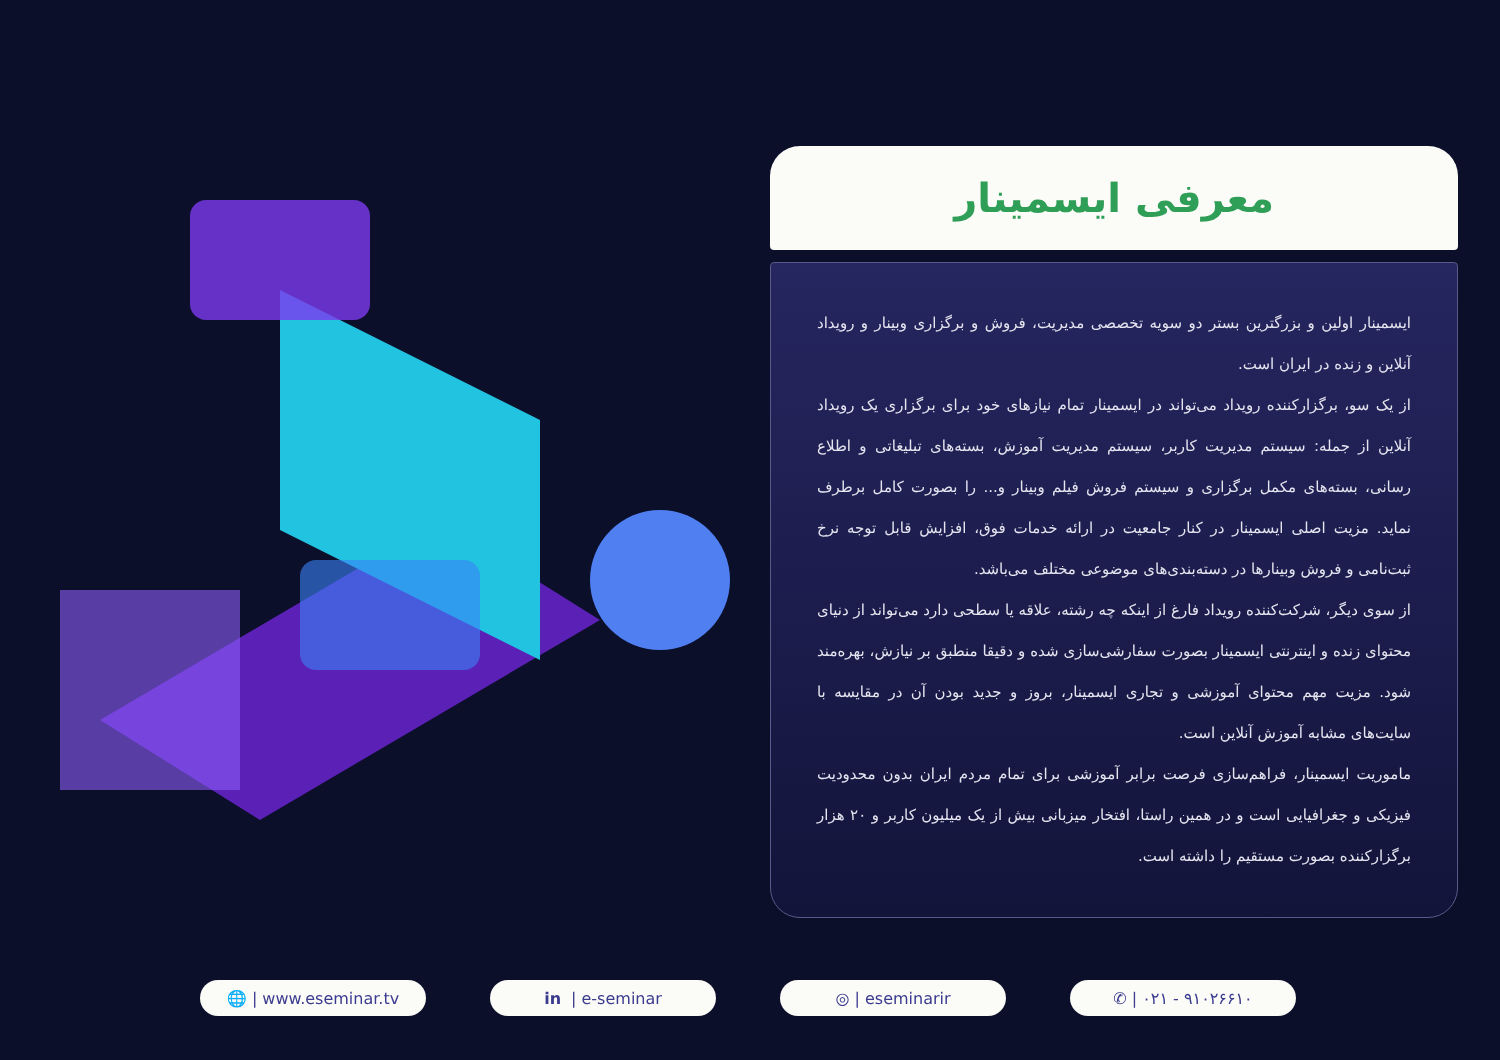معرفی ایسمینار
ایسمینار اولین و بزرگترین بستر دو سویه تخصصی مدیریت، فروش و برگزاری وبینار و رویداد آنلاین و زنده در ایران است.
از یک سو، برگزارکننده رویداد می‌تواند در ایسمینار تمام نیازهای خود برای برگزاری یک رویداد آنلاین از جمله: سیستم مدیریت کاربر، سیستم مدیریت آموزش، بسته‌های تبلیغاتی و اطلاع رسانی، بسته‌های مکمل برگزاری و سیستم فروش فیلم وبینار و... را بصورت کامل برطرف نماید. مزیت اصلی ایسمینار در کنار جامعیت در ارائه خدمات فوق، افزایش قابل توجه نرخ ثبت‌نامی و فروش وبینارها در دسته‌بندی‌های موضوعی مختلف می‌باشد.
از سوی دیگر، شرکت‌کننده رویداد فارغ از اینکه چه رشته، علاقه یا سطحی دارد می‌تواند از دنیای محتوای زنده و اینترنتی ایسمینار بصورت سفارشی‌سازی شده و دقیقا منطبق بر نیازش، بهره‌مند شود. مزیت مهم محتوای آموزشی و تجاری ایسمینار، بروز و جدید بودن آن در مقایسه با سایت‌های مشابه آموزش آنلاین است.
ماموریت ایسمینار، فراهم‌سازی فرصت برابر آموزشی برای تمام مردم ایران بدون محدودیت فیزیکی و جغرافیایی است و در همین راستا، افتخار میزبانی بیش از یک میلیون کاربر و ۲۰ هزار برگزارکننده بصورت مستقیم را داشته است.
🌐 | www.eseminar.tv in | e-seminar ◎ | eseminarir ✆ | ۰۲۱ - ۹۱۰۲۶۶۱۰